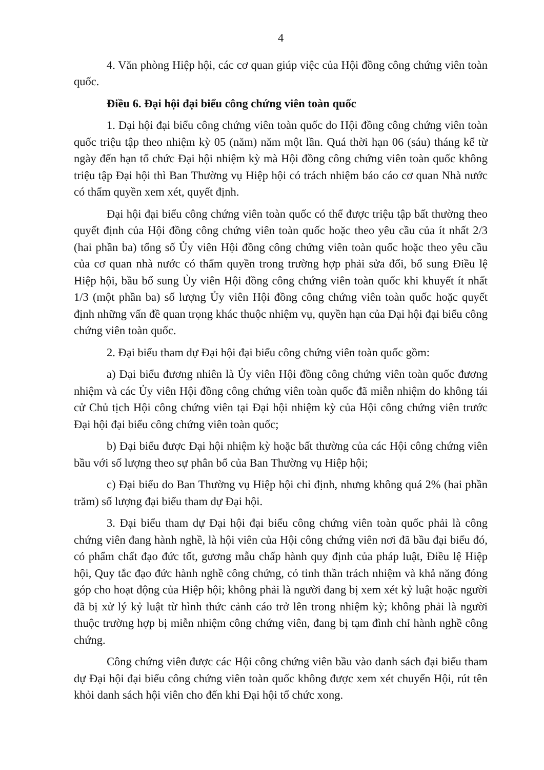4
4. Văn phòng Hiệp hội, các cơ quan giúp việc của Hội đồng công chứng viên toàn quốc.
Điều 6. Đại hội đại biểu công chứng viên toàn quốc
1. Đại hội đại biểu công chứng viên toàn quốc do Hội đồng công chứng viên toàn quốc triệu tập theo nhiệm kỳ 05 (năm) năm một lần. Quá thời hạn 06 (sáu) tháng kể từ ngày đến hạn tổ chức Đại hội nhiệm kỳ mà Hội đồng công chứng viên toàn quốc không triệu tập Đại hội thì Ban Thường vụ Hiệp hội có trách nhiệm báo cáo cơ quan Nhà nước có thẩm quyền xem xét, quyết định.
Đại hội đại biểu công chứng viên toàn quốc có thể được triệu tập bất thường theo quyết định của Hội đồng công chứng viên toàn quốc hoặc theo yêu cầu của ít nhất 2/3 (hai phần ba) tổng số Ủy viên Hội đồng công chứng viên toàn quốc hoặc theo yêu cầu của cơ quan nhà nước có thẩm quyền trong trường hợp phải sửa đổi, bổ sung Điều lệ Hiệp hội, bầu bổ sung Ủy viên Hội đồng công chứng viên toàn quốc khi khuyết ít nhất 1/3 (một phần ba) số lượng Ủy viên Hội đồng công chứng viên toàn quốc hoặc quyết định những vấn đề quan trọng khác thuộc nhiệm vụ, quyền hạn của Đại hội đại biểu công chứng viên toàn quốc.
2. Đại biểu tham dự Đại hội đại biểu công chứng viên toàn quốc gồm:
a) Đại biểu đương nhiên là Ủy viên Hội đồng công chứng viên toàn quốc đương nhiệm và các Ủy viên Hội đồng công chứng viên toàn quốc đã miễn nhiệm do không tái cử Chủ tịch Hội công chứng viên tại Đại hội nhiệm kỳ của Hội công chứng viên trước Đại hội đại biểu công chứng viên toàn quốc;
b) Đại biểu được Đại hội nhiệm kỳ hoặc bất thường của các Hội công chứng viên bầu với số lượng theo sự phân bổ của Ban Thường vụ Hiệp hội;
c) Đại biểu do Ban Thường vụ Hiệp hội chỉ định, nhưng không quá 2% (hai phần trăm) số lượng đại biểu tham dự Đại hội.
3. Đại biểu tham dự Đại hội đại biểu công chứng viên toàn quốc phải là công chứng viên đang hành nghề, là hội viên của Hội công chứng viên nơi đã bầu đại biểu đó, có phẩm chất đạo đức tốt, gương mẫu chấp hành quy định của pháp luật, Điều lệ Hiệp hội, Quy tắc đạo đức hành nghề công chứng, có tinh thần trách nhiệm và khả năng đóng góp cho hoạt động của Hiệp hội; không phải là người đang bị xem xét kỷ luật hoặc người đã bị xử lý kỷ luật từ hình thức cảnh cáo trở lên trong nhiệm kỳ; không phải là người thuộc trường hợp bị miễn nhiệm công chứng viên, đang bị tạm đình chỉ hành nghề công chứng.
Công chứng viên được các Hội công chứng viên bầu vào danh sách đại biểu tham dự Đại hội đại biểu công chứng viên toàn quốc không được xem xét chuyển Hội, rút tên khỏi danh sách hội viên cho đến khi Đại hội tổ chức xong.